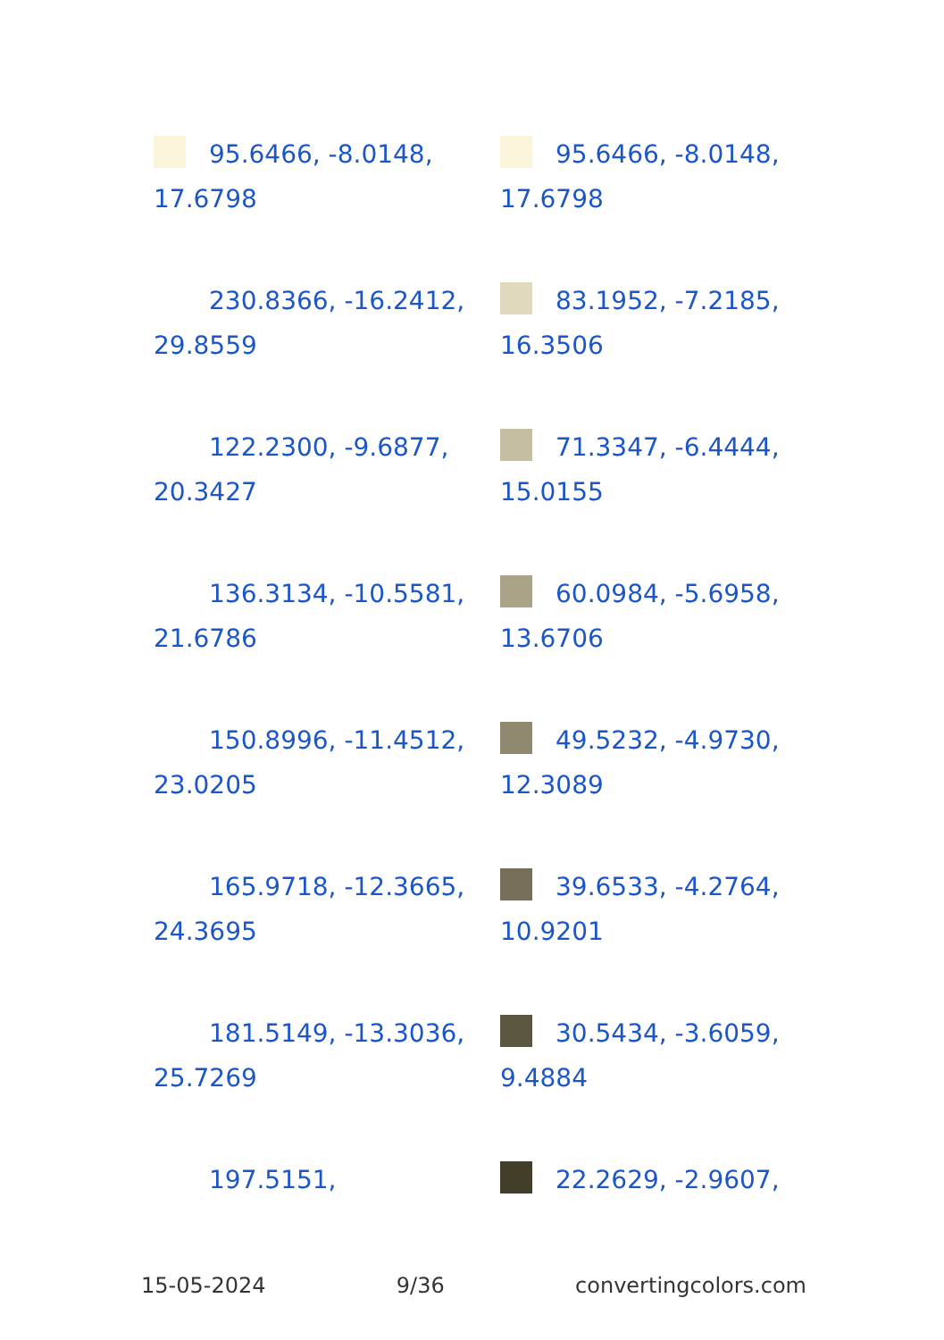95.6466, -8.0148, 17.6798
95.6466, -8.0148, 17.6798
230.8366, -16.2412, 29.8559
83.1952, -7.2185, 16.3506
122.2300, -9.6877, 20.3427
71.3347, -6.4444, 15.0155
136.3134, -10.5581, 21.6786
60.0984, -5.6958, 13.6706
150.8996, -11.4512, 23.0205
49.5232, -4.9730, 12.3089
165.9718, -12.3665, 24.3695
39.6533, -4.2764, 10.9201
181.5149, -13.3036, 25.7269
30.5434, -3.6059, 9.4884
197.5151,
22.2629, -2.9607,
15-05-2024 9/36 convertingcolors.com